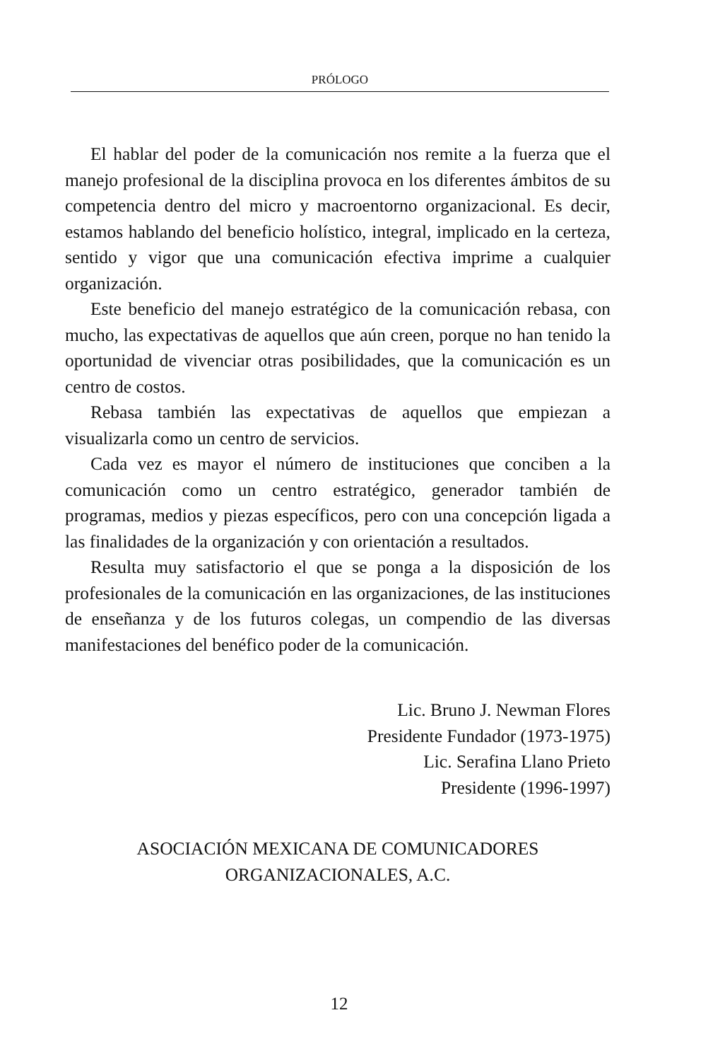PRÓLOGO
El hablar del poder de la comunicación nos remite a la fuerza que el manejo profesional de la disciplina provoca en los diferentes ámbitos de su competencia dentro del micro y macroentorno organizacional. Es decir, estamos hablando del beneficio holístico, integral, implicado en la certeza, sentido y vigor que una comunicación efectiva imprime a cualquier organización.
Este beneficio del manejo estratégico de la comunicación rebasa, con mucho, las expectativas de aquellos que aún creen, porque no han tenido la oportunidad de vivenciar otras posibilidades, que la comunicación es un centro de costos.
Rebasa también las expectativas de aquellos que empiezan a visualizarla como un centro de servicios.
Cada vez es mayor el número de instituciones que conciben a la comunicación como un centro estratégico, generador también de programas, medios y piezas específicos, pero con una concepción ligada a las finalidades de la organización y con orientación a resultados.
Resulta muy satisfactorio el que se ponga a la disposición de los profesionales de la comunicación en las organizaciones, de las instituciones de enseñanza y de los futuros colegas, un compendio de las diversas manifestaciones del benéfico poder de la comunicación.
Lic. Bruno J. Newman Flores
Presidente Fundador (1973-1975)
Lic. Serafina Llano Prieto
Presidente (1996-1997)
ASOCIACIÓN MEXICANA DE COMUNICADORES
ORGANIZACIONALES, A.C.
12